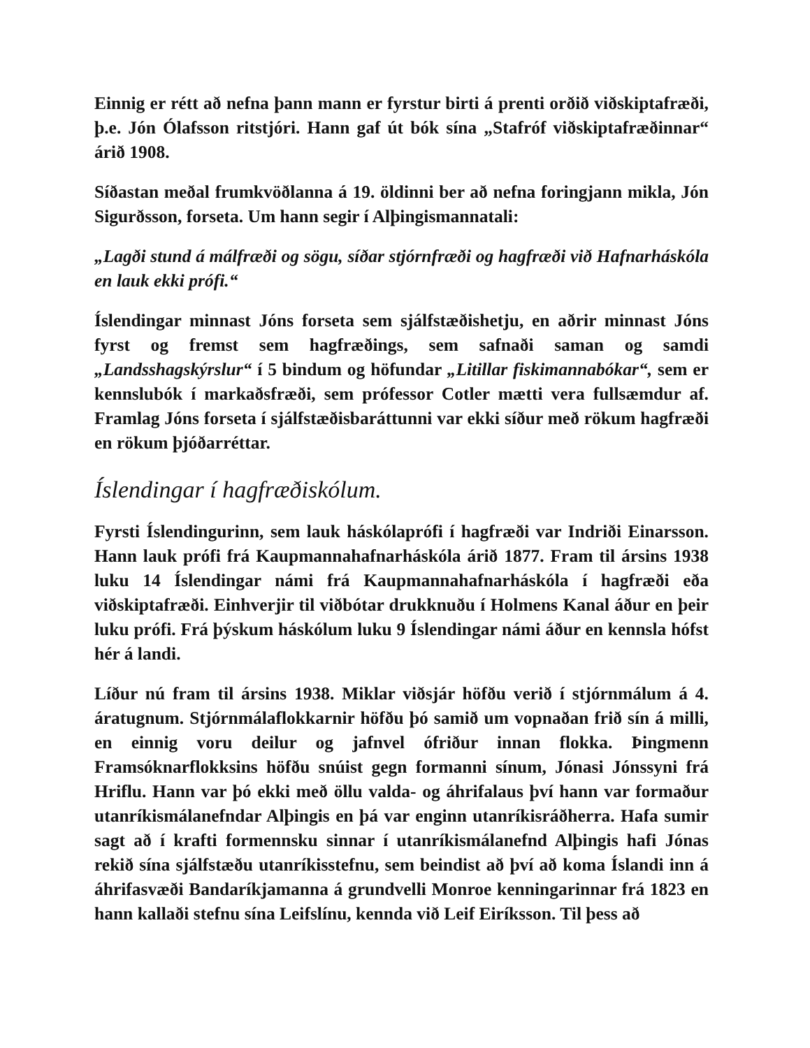Einnig er rétt að nefna þann mann er fyrstur birti á prenti orðið viðskiptafræði, þ.e. Jón Ólafsson ritstjóri. Hann gaf út bók sína „Stafróf viðskiptafræðinnar“ árið 1908.
Síðastan meðal frumkvöðlanna á 19. öldinni ber að nefna foringjann mikla, Jón Sigurðsson, forseta. Um hann segir í Alþingismannatali:
„Lagði stund á málfræði og sögu, síðar stjórnfræði og hagfræði við Hafnarháskóla en lauk ekki prófi.“
Íslendingar minnast Jóns forseta sem sjálfstæðishetju, en aðrir minnast Jóns fyrst og fremst sem hagfræðings, sem safnaði saman og samdi „Landsshagskýrslur“ í 5 bindum og höfundar „Litillar fiskimannabókar“, sem er kennslubók í markaðsfræði, sem prófessor Cotler mætti vera fullsæmdur af. Framlag Jóns forseta í sjálfstæðisbaráttunni var ekki síður með rökum hagfræði en rökum þjóðarréttar.
Íslendingar í hagfræðiskólum.
Fyrsti Íslendingurinn, sem lauk háskólaprófi í hagfræði var Indriði Einarsson. Hann lauk prófi frá Kaupmannahafnarháskóla árið 1877. Fram til ársins 1938 luku 14 Íslendingar námi frá Kaupmannahafnarháskóla í hagfræði eða viðskiptafræði. Einhverjir til viðbótar drukknuðu í Holmens Kanal áður en þeir luku prófi. Frá þýskum háskólum luku 9 Íslendingar námi áður en kennsla hófst hér á landi.
Líður nú fram til ársins 1938. Miklar viðsjár höfðu verið í stjórnmálum á 4. áratugnum. Stjórnmálaflokkarnir höfðu þó samið um vopnaðan frið sín á milli, en einnig voru deilur og jafnvel ófriður innan flokka. Þingmenn Framsóknarflokksins höfðu snúist gegn formanni sínum, Jónasi Jónssyni frá Hriflu. Hann var þó ekki með öllu valda- og áhrifalaus því hann var formaður utanríkismálanefndar Alþingis en þá var enginn utanríkisráðherra. Hafa sumir sagt að í krafti formennsku sinnar í utanríkismálanefnd Alþingis hafi Jónas rekið sína sjálfstæðu utanríkisstefnu, sem beindist að því að koma Íslandi inn á áhrifasvæði Bandaríkjamanna á grundvelli Monroe kenningarinnar frá 1823 en hann kallaði stefnu sína Leifslínu, kennda við Leif Eiríksson. Til þess að